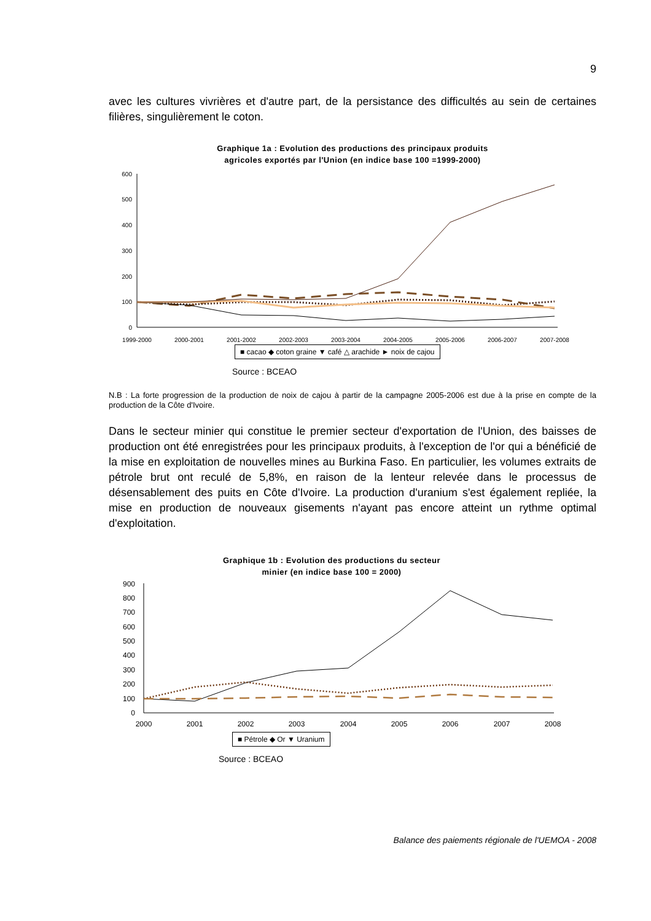9
avec les cultures vivrières et d'autre part, de la persistance des difficultés au sein de certaines filières, singulièrement le coton.
Graphique 1a : Evolution des productions des principaux produits
agricoles exportés par l'Union (en indice base 100 =1999-2000)
0
100
200
300
400
500
600
1999-2000
2000-2001
2001-2002
2002-2003
2003-2004
2004-2005
2005-2006
2006-2007
2007-2008
■ cacao ◆ coton graine ▼ café △ arachide ► noix de cajou
Source : BCEAO
N.B : La forte progression de la production de noix de cajou à partir de la campagne 2005-2006 est due à la prise en compte de la production de la Côte d'Ivoire.
Dans le secteur minier qui constitue le premier secteur d'exportation de l'Union, des baisses de production ont été enregistrées pour les principaux produits, à l'exception de l'or qui a bénéficié de la mise en exploitation de nouvelles mines au Burkina Faso. En particulier, les volumes extraits de pétrole brut ont reculé de 5,8%, en raison de la lenteur relevée dans le processus de désensablement des puits en Côte d'Ivoire. La production d'uranium s'est également repliée, la mise en production de nouveaux gisements n'ayant pas encore atteint un rythme optimal d'exploitation.
Graphique 1b : Evolution des productions du secteur
minier (en indice base 100 = 2000)
0
100
200
300
400
500
600
700
800
900
2000
2001
2002
2003
2004
2005
2006
2007
2008
■ Pétrole ◆ Or ▼ Uranium
Source : BCEAO
Balance des paiements régionale de l'UEMOA - 2008